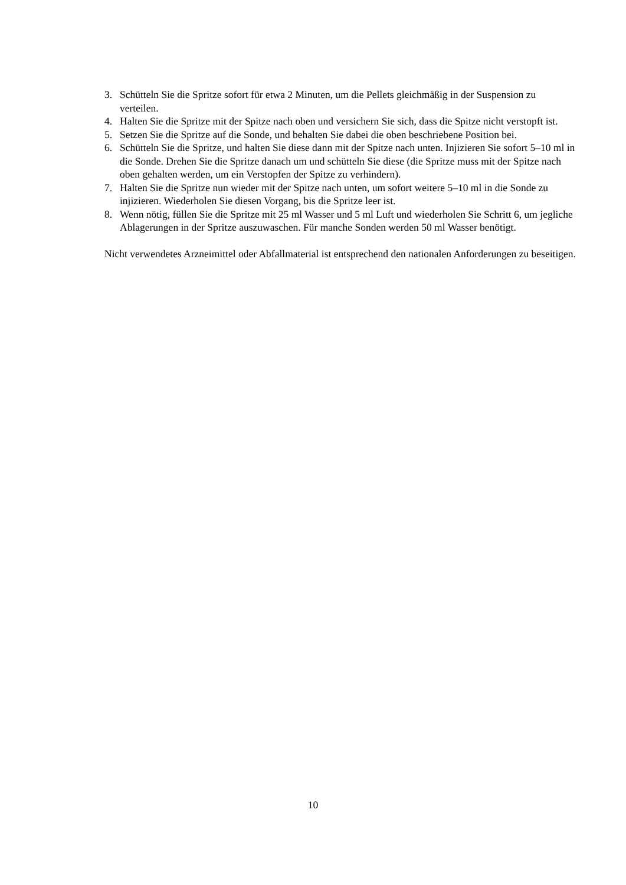3. Schütteln Sie die Spritze sofort für etwa 2 Minuten, um die Pellets gleichmäßig in der Suspension zu verteilen.
4. Halten Sie die Spritze mit der Spitze nach oben und versichern Sie sich, dass die Spitze nicht verstopft ist.
5. Setzen Sie die Spritze auf die Sonde, und behalten Sie dabei die oben beschriebene Position bei.
6. Schütteln Sie die Spritze, und halten Sie diese dann mit der Spitze nach unten. Injizieren Sie sofort 5–10 ml in die Sonde. Drehen Sie die Spritze danach um und schütteln Sie diese (die Spritze muss mit der Spitze nach oben gehalten werden, um ein Verstopfen der Spitze zu verhindern).
7. Halten Sie die Spritze nun wieder mit der Spitze nach unten, um sofort weitere 5–10 ml in die Sonde zu injizieren. Wiederholen Sie diesen Vorgang, bis die Spritze leer ist.
8. Wenn nötig, füllen Sie die Spritze mit 25 ml Wasser und 5 ml Luft und wiederholen Sie Schritt 6, um jegliche Ablagerungen in der Spritze auszuwaschen. Für manche Sonden werden 50 ml Wasser benötigt.
Nicht verwendetes Arzneimittel oder Abfallmaterial ist entsprechend den nationalen Anforderungen zu beseitigen.
10